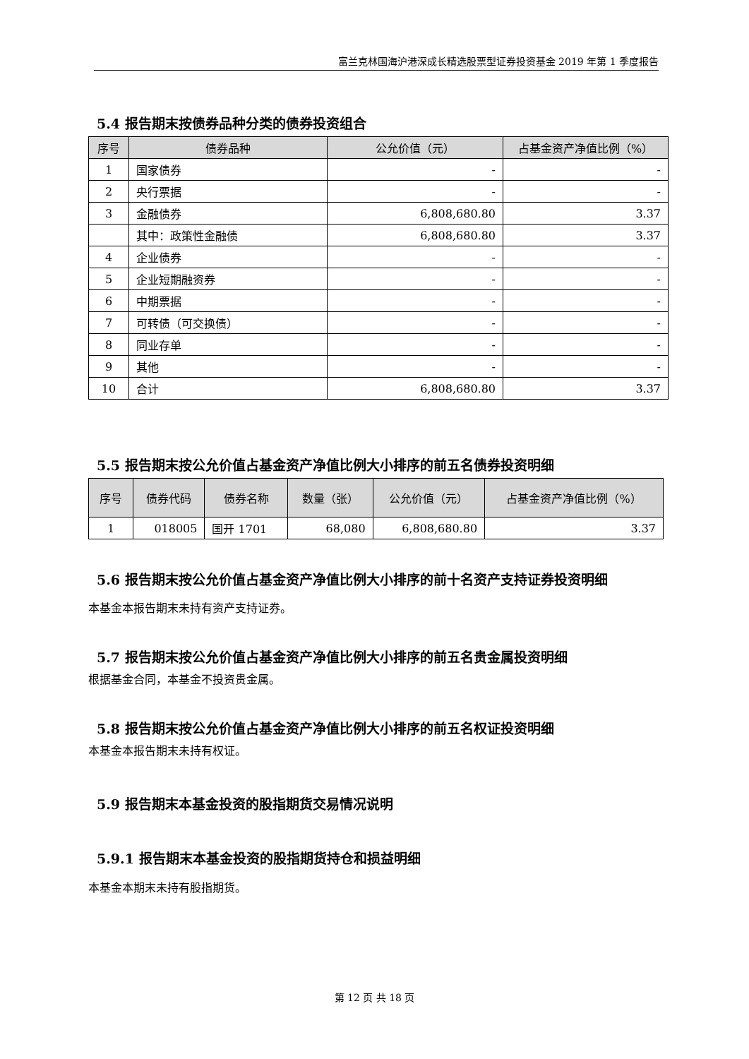富兰克林国海沪港深成长精选股票型证券投资基金 2019 年第 1 季度报告
5.4 报告期末按债券品种分类的债券投资组合
| 序号 | 债券品种 | 公允价值（元） | 占基金资产净值比例（%） |
| --- | --- | --- | --- |
| 1 | 国家债券 | - | - |
| 2 | 央行票据 | - | - |
| 3 | 金融债券 | 6,808,680.80 | 3.37 |
| | 其中：政策性金融债 | 6,808,680.80 | 3.37 |
| 4 | 企业债券 | - | - |
| 5 | 企业短期融资券 | - | - |
| 6 | 中期票据 | - | - |
| 7 | 可转债（可交换债） | - | - |
| 8 | 同业存单 | - | - |
| 9 | 其他 | - | - |
| 10 | 合计 | 6,808,680.80 | 3.37 |
5.5 报告期末按公允价值占基金资产净值比例大小排序的前五名债券投资明细
| 序号 | 债券代码 | 债券名称 | 数量（张） | 公允价值（元） | 占基金资产净值比例（%） |
| --- | --- | --- | --- | --- | --- |
| 1 | 018005 | 国开 1701 | 68,080 | 6,808,680.80 | 3.37 |
5.6 报告期末按公允价值占基金资产净值比例大小排序的前十名资产支持证券投资明细
本基金本报告期末未持有资产支持证券。
5.7 报告期末按公允价值占基金资产净值比例大小排序的前五名贵金属投资明细
根据基金合同，本基金不投资贵金属。
5.8 报告期末按公允价值占基金资产净值比例大小排序的前五名权证投资明细
本基金本报告期末未持有权证。
5.9 报告期末本基金投资的股指期货交易情况说明
5.9.1 报告期末本基金投资的股指期货持仓和损益明细
本基金本期末未持有股指期货。
第 12 页 共 18 页